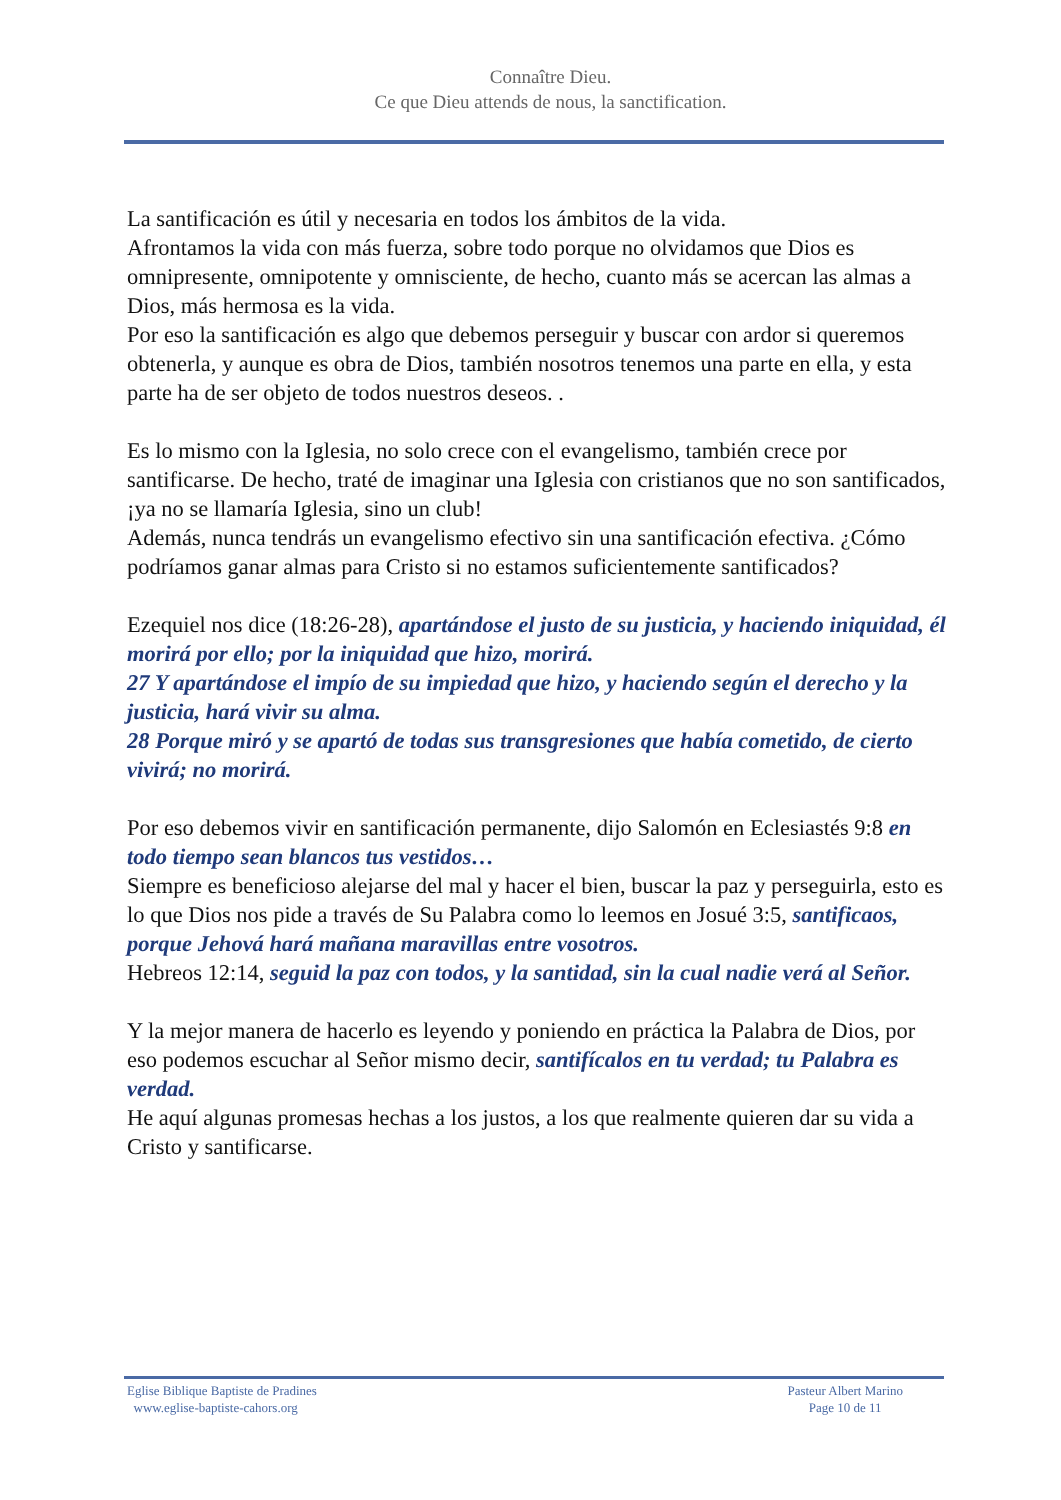Connaître Dieu.
Ce que Dieu attends de nous, la sanctification.
La santificación es útil y necesaria en todos los ámbitos de la vida.
Afrontamos la vida con más fuerza, sobre todo porque no olvidamos que Dios es omnipresente, omnipotente y omnisciente, de hecho, cuanto más se acercan las almas a Dios, más hermosa es la vida.
Por eso la santificación es algo que debemos perseguir y buscar con ardor si queremos obtenerla, y aunque es obra de Dios, también nosotros tenemos una parte en ella, y esta parte ha de ser objeto de todos nuestros deseos. .
Es lo mismo con la Iglesia, no solo crece con el evangelismo, también crece por santificarse. De hecho, traté de imaginar una Iglesia con cristianos que no son santificados, ¡ya no se llamaría Iglesia, sino un club!
Además, nunca tendrás un evangelismo efectivo sin una santificación efectiva. ¿Cómo podríamos ganar almas para Cristo si no estamos suficientemente santificados?
Ezequiel nos dice (18:26-28), apartándose el justo de su justicia, y haciendo iniquidad, él morirá por ello; por la iniquidad que hizo, morirá.
27 Y apartándose el impío de su impiedad que hizo, y haciendo según el derecho y la justicia, hará vivir su alma.
28 Porque miró y se apartó de todas sus transgresiones que había cometido, de cierto vivirá; no morirá.
Por eso debemos vivir en santificación permanente, dijo Salomón en Eclesiastés 9:8 en todo tiempo sean blancos tus vestidos…
Siempre es beneficioso alejarse del mal y hacer el bien, buscar la paz y perseguirla, esto es lo que Dios nos pide a través de Su Palabra como lo leemos en Josué 3:5, santificaos, porque Jehová hará mañana maravillas entre vosotros.
Hebreos 12:14, seguid la paz con todos, y la santidad, sin la cual nadie verá al Señor.
Y la mejor manera de hacerlo es leyendo y poniendo en práctica la Palabra de Dios, por eso podemos escuchar al Señor mismo decir, santifícalos en tu verdad; tu Palabra es verdad.
He aquí algunas promesas hechas a los justos, a los que realmente quieren dar su vida a Cristo y santificarse.
Eglise Biblique Baptiste de Pradines
www.eglise-baptiste-cahors.org
Pasteur Albert Marino
Page 10 de 11